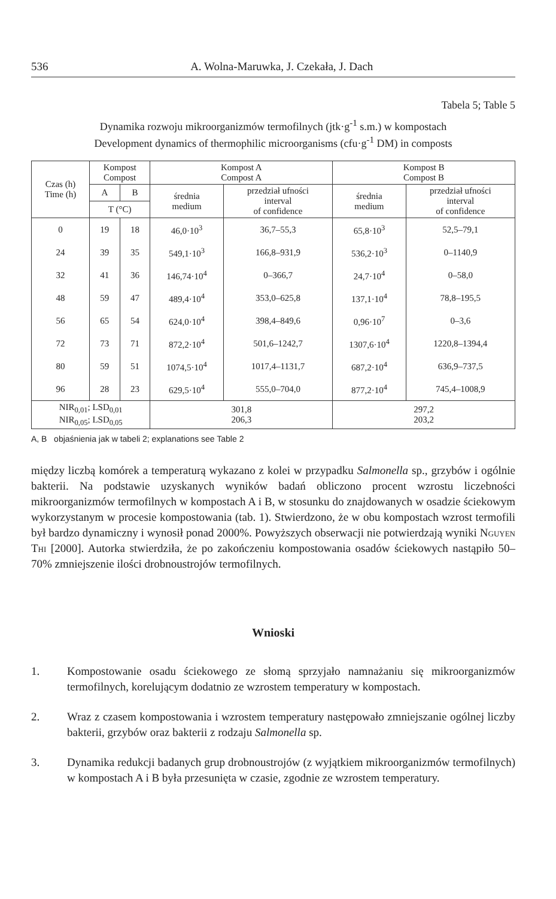536 A. Wolna-Maruwka, J. Czekała, J. Dach
Tabela 5; Table 5
Dynamika rozwoju mikroorganizmów termofilnych (jtk·g<sup>-1</sup> s.m.) w kompostach
Development dynamics of thermophilic microorganisms (cfu·g<sup>-1</sup> DM) in composts
| Czas (h) Time (h) | Kompost Compost | | Kompost A Compost A | | Kompost B Compost B | |
| --- | --- | --- | --- | --- | --- | --- |
| | A | B | średnia medium | przedział ufności interval of confidence | średnia medium | przedział ufności interval of confidence |
| | T (°C) | | | | | |
| 0 | 19 | 18 | 46,0·10<sup>3</sup> | 36,7–55,3 | 65,8·10<sup>3</sup> | 52,5–79,1 |
| 24 | 39 | 35 | 549,1·10<sup>3</sup> | 166,8–931,9 | 536,2·10<sup>3</sup> | 0–1140,9 |
| 32 | 41 | 36 | 146,74·10<sup>4</sup> | 0–366,7 | 24,7·10<sup>4</sup> | 0–58,0 |
| 48 | 59 | 47 | 489,4·10<sup>4</sup> | 353,0–625,8 | 137,1·10<sup>4</sup> | 78,8–195,5 |
| 56 | 65 | 54 | 624,0·10<sup>4</sup> | 398,4–849,6 | 0,96·10<sup>7</sup> | 0–3,6 |
| 72 | 73 | 71 | 872,2·10<sup>4</sup> | 501,6–1242,7 | 1307,6·10<sup>4</sup> | 1220,8–1394,4 |
| 80 | 59 | 51 | 1074,5·10<sup>4</sup> | 1017,4–1131,7 | 687,2·10<sup>4</sup> | 636,9–737,5 |
| 96 | 28 | 23 | 629,5·10<sup>4</sup> | 555,0–704,0 | 877,2·10<sup>4</sup> | 745,4–1008,9 |
| NIR<sub>0,01</sub>; LSD<sub>0,01</sub> NIR<sub>0,05</sub>; LSD<sub>0,05</sub> | | | 301,8 206,3 | | 297,2 203,2 | |
A, B objaśnienia jak w tabeli 2; explanations see Table 2
między liczbą komórek a temperaturą wykazano z kolei w przypadku Salmonella sp., grzybów i ogólnie bakterii. Na podstawie uzyskanych wyników badań obliczono procent wzrostu liczebności mikroorganizmów termofilnych w kompostach A i B, w stosunku do znajdowanych w osadzie ściekowym wykorzystanym w procesie kompostowania (tab. 1). Stwierdzono, że w obu kompostach wzrost termofili był bardzo dynamiczny i wynosił ponad 2000%. Powyższych obserwacji nie potwierdzają wyniki Nguyen Thi [2000]. Autorka stwierdziła, że po zakończeniu kompostowania osadów ściekowych nastąpiło 50–70% zmniejszenie ilości drobnoustrojów termofilnych.
Wnioski
1. Kompostowanie osadu ściekowego ze słomą sprzyjało namnażaniu się mikroorganizmów termofilnych, korelującym dodatnio ze wzrostem temperatury w kompostach.
2. Wraz z czasem kompostowania i wzrostem temperatury następowało zmniejszanie ogólnej liczby bakterii, grzybów oraz bakterii z rodzaju Salmonella sp.
3. Dynamika redukcji badanych grup drobnoustrojów (z wyjątkiem mikroorganizmów termofilnych) w kompostach A i B była przesunięta w czasie, zgodnie ze wzrostem temperatury.